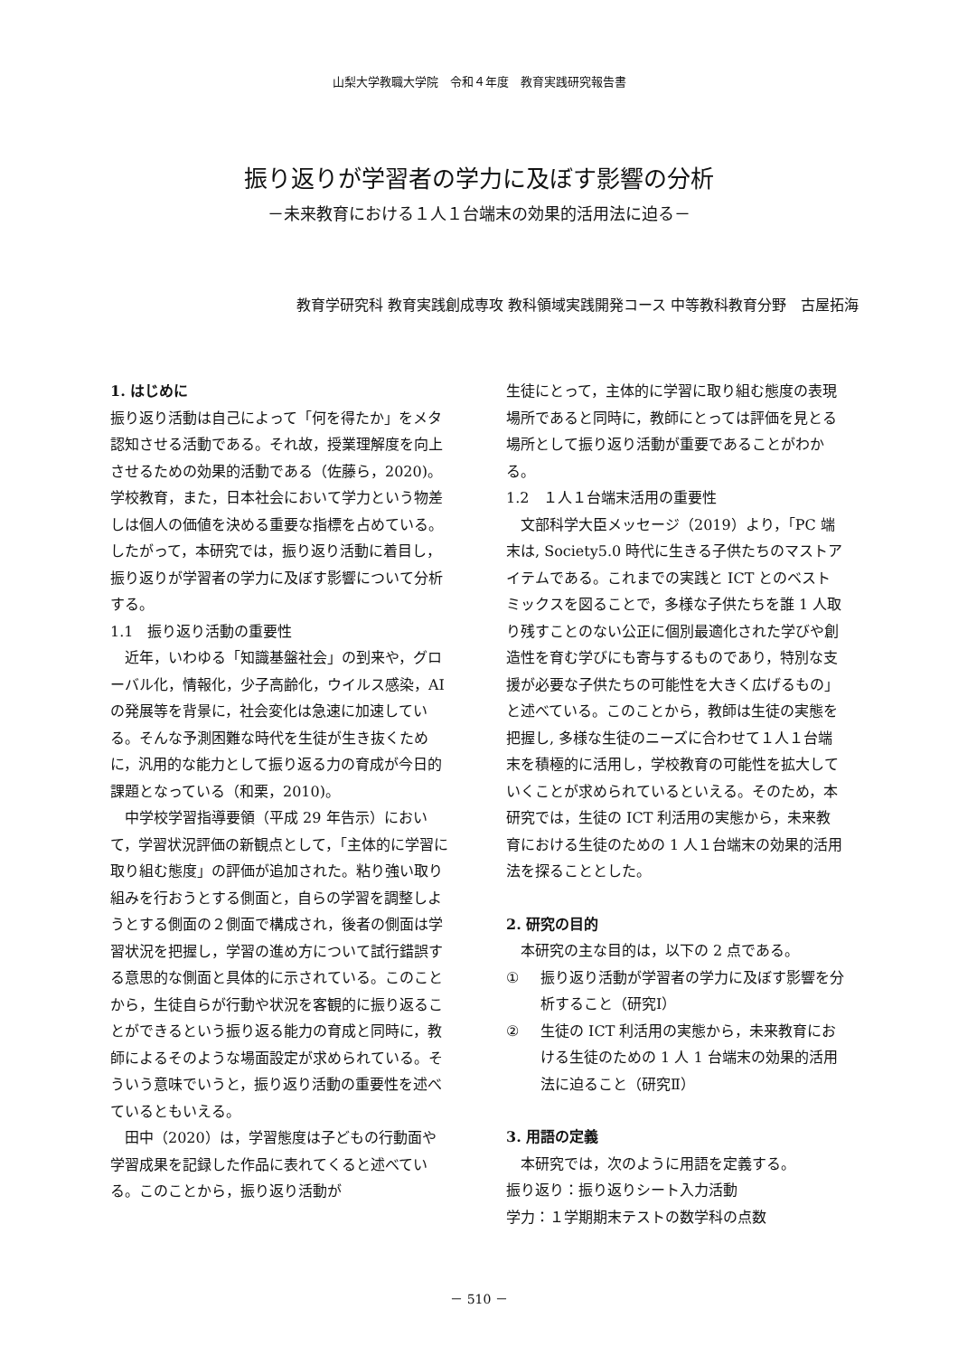山梨大学教職大学院　令和４年度　教育実践研究報告書
振り返りが学習者の学力に及ぼす影響の分析
－未来教育における１人１台端末の効果的活用法に迫る－
教育学研究科 教育実践創成専攻 教科領域実践開発コース 中等教科教育分野　古屋拓海
1. はじめに
振り返り活動は自己によって「何を得たか」をメタ認知させる活動である。それ故，授業理解度を向上させるための効果的活動である（佐藤ら，2020)。学校教育，また，日本社会において学力という物差しは個人の価値を決める重要な指標を占めている。したがって，本研究では，振り返り活動に着目し，振り返りが学習者の学力に及ぼす影響について分析する。
1.1　振り返り活動の重要性
　近年，いわゆる「知識基盤社会」の到来や，グローバル化，情報化，少子高齢化，ウイルス感染，AI の発展等を背景に，社会変化は急速に加速している。そんな予測困難な時代を生徒が生き抜くために，汎用的な能力として振り返る力の育成が今日的課題となっている（和栗，2010)。
　中学校学習指導要領（平成 29 年告示）において，学習状況評価の新観点として，「主体的に学習に取り組む態度」の評価が追加された。粘り強い取り組みを行おうとする側面と，自らの学習を調整しようとする側面の２側面で構成され，後者の側面は学習状況を把握し，学習の進め方について試行錯誤する意思的な側面と具体的に示されている。このことから，生徒自らが行動や状況を客観的に振り返ることができるという振り返る能力の育成と同時に，教師によるそのような場面設定が求められている。そういう意味でいうと，振り返り活動の重要性を述べているともいえる。
　田中（2020）は，学習態度は子どもの行動面や学習成果を記録した作品に表れてくると述べている。このことから，振り返り活動が
生徒にとって，主体的に学習に取り組む態度の表現場所であると同時に，教師にとっては評価を見とる場所として振り返り活動が重要であることがわかる。
1.2　１人１台端末活用の重要性
　文部科学大臣メッセージ（2019）より，「PC 端末は, Society5.0 時代に生きる子供たちのマストアイテムである。これまでの実践と ICT とのベストミックスを図ることで，多様な子供たちを誰 1 人取り残すことのない公正に個別最適化された学びや創造性を育む学びにも寄与するものであり，特別な支援が必要な子供たちの可能性を大きく広げるもの」と述べている。このことから，教師は生徒の実態を把握し, 多様な生徒のニーズに合わせて１人１台端末を積極的に活用し，学校教育の可能性を拡大していくことが求められているといえる。そのため，本研究では，生徒の ICT 利活用の実態から，未来教育における生徒のための 1 人１台端末の効果的活用法を探ることとした。
2. 研究の目的
　本研究の主な目的は，以下の 2 点である。
① 振り返り活動が学習者の学力に及ぼす影響を分析すること（研究Ⅰ）
② 生徒の ICT 利活用の実態から，未来教育における生徒のための 1 人 1 台端末の効果的活用法に迫ること（研究Ⅱ）
3. 用語の定義
　本研究では，次のように用語を定義する。
振り返り：振り返りシート入力活動
学力：１学期期末テストの数学科の点数
－ 510 －